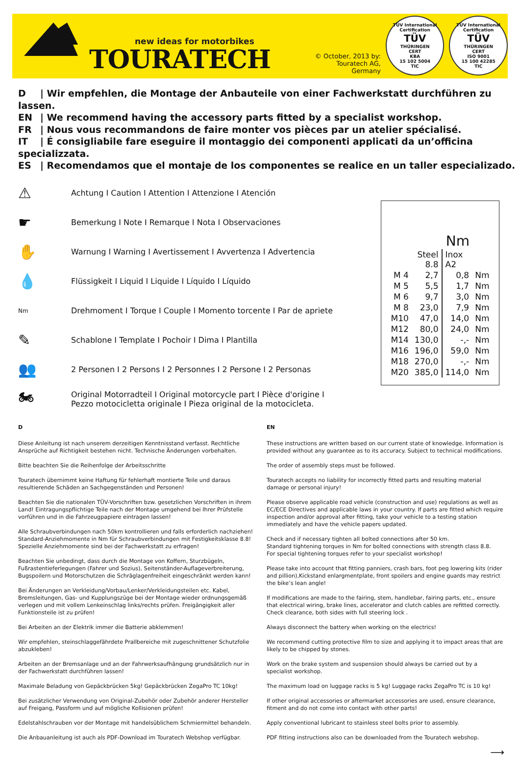new ideas for motorbikes
TOURATECH
© October, 2013 by: Touratech AG, Germany
TÜV International Certification
TÜV
THÜRINGEN
CERT
KBA
15 102 5004
TIC
TÜV International Certification
TÜV
THÜRINGEN
CERT
ISO 9001
15 100 42285
TIC
D | Wir empfehlen, die Montage der Anbauteile von einer Fachwerkstatt durchführen zu lassen.
EN | We recommend having the accessory parts fitted by a specialist workshop.
FR | Nous vous recommandons de faire monter vos pièces par un atelier spécialisé.
IT | É consigliabile fare eseguire il montaggio dei componenti applicati da un’officina specializzata.
ES | Recomendamos que el montaje de los componentes se realice en un taller especializado.
⚠ Achtung I Caution I Attention I Attenzione I Atención
☛ Bemerkung I Note I Remarque I Nota I Observaciones
✋ Warnung I Warning I Avertissement I Avvertenza I Advertencia
💧 Flüssigkeit I Liquid I Liquide I Líquido I Líquido
Nm Drehmoment I Torque I Couple I Momento torcente I Par de apriete
✎ Schablone I Template I Pochoir I Dima I Plantilla
👥 2 Personen I 2 Persons I 2 Personnes I 2 Persone I 2 Personas
🏍 Original Motorradteil I Original motorcycle part I Pièce d'origine I
Pezzo motocicletta originale I Pieza original de la motocicleta.
Nm
| | Steel 8.8 | Inox A2 | |
| --- | --- | --- | --- |
| M 4 | 2,7 | 0,8 | Nm |
| M 5 | 5,5 | 1,7 | Nm |
| M 6 | 9,7 | 3,0 | Nm |
| M 8 | 23,0 | 7,9 | Nm |
| M10 | 47,0 | 14,0 | Nm |
| M12 | 80,0 | 24,0 | Nm |
| M14 | 130,0 | -,- | Nm |
| M16 | 196,0 | 59,0 | Nm |
| M18 | 270,0 | -,- | Nm |
| M20 | 385,0 | 114,0 | Nm |
D
Diese Anleitung ist nach unserem derzeitigen Kenntnisstand verfasst. Rechtliche Ansprüche auf Richtigkeit bestehen nicht. Technische Änderungen vorbehalten.
Bitte beachten Sie die Reihenfolge der Arbeitsschritte
Touratech übernimmt keine Haftung für fehlerhaft montierte Teile und daraus resultierende Schäden an Sachgegenständen und Personen!
Beachten Sie die nationalen TÜV-Vorschriften bzw. gesetzlichen Vorschriften in ihrem Land! Eintragungspflichtige Teile nach der Montage umgehend bei Ihrer Prüfstelle vorführen und in die Fahrzeugpapiere eintragen lassen!
Alle Schraubverbindungen nach 50km kontrollieren und falls erforderlich nachziehen! Standard-Anziehmomente in Nm für Schraubverbindungen mit Festigkeitsklasse 8.8! Spezielle Anziehmomente sind bei der Fachwerkstatt zu erfragen!
Beachten Sie unbedingt, dass durch die Montage von Koffern, Sturzbügeln, Fußrastentieferlegungen (Fahrer und Sozius), Seitenständer-Auflageverbreiterung, Bugspoilern und Motorschutzen die Schräglagenfreiheit eingeschränkt werden kann!
Bei Änderungen an Verkleidung/Vorbau/Lenker/Verkleidungsteilen etc. Kabel, Bremsleitungen, Gas- und Kupplungszüge bei der Montage wieder ordnungsgemäß verlegen und mit vollem Lenkeinschlag links/rechts prüfen. Freigängigkeit aller Funktionsteile ist zu prüfen!
Bei Arbeiten an der Elektrik immer die Batterie abklemmen!
Wir empfehlen, steinschlaggefährdete Prallbereiche mit zugeschnittener Schutzfolie abzukleben!
Arbeiten an der Bremsanlage und an der Fahrwerksaufhängung grundsätzlich nur in der Fachwerkstatt durchführen lassen!
Maximale Beladung von Gepäckbrücken 5kg! Gepäckbrücken ZegaPro TC 10kg!
Bei zusätzlicher Verwendung von Original-Zubehör oder Zubehör anderer Hersteller auf Freigang, Passform und auf mögliche Kollisionen prüfen!
Edelstahlschrauben vor der Montage mit handelsüblichem Schmiermittel behandeln.
Die Anbauanleitung ist auch als PDF-Download im Touratech Webshop verfügbar.
EN
These instructions are written based on our current state of knowledge. Information is provided without any guarantee as to its accuracy. Subject to technical modifications.
The order of assembly steps must be followed.
Touratech accepts no liability for incorrectly fitted parts and resulting material damage or personal injury!
Please observe applicable road vehicle (construction and use) regulations as well as EC/ECE Directives and applicable laws in your country. If parts are fitted which require inspection and/or approval after fitting, take your vehicle to a testing station immediately and have the vehicle papers updated.
Check and if necessary tighten all bolted connections after 50 km.
Standard tightening torques in Nm for bolted connections with strength class 8.8.
For special tightening torques refer to your specialist workshop!
Please take into account that fitting panniers, crash bars, foot peg lowering kits (rider and pillion),Kickstand enlargmentplate, front spoilers and engine guards may restrict the bike’s lean angle!
If modifications are made to the fairing, stem, handlebar, fairing parts, etc., ensure that electrical wiring, brake lines, accelerator and clutch cables are refitted correctly. Check clearance, both sides with full steering lock .
Always disconnect the battery when working on the electrics!
We recommend cutting protective film to size and applying it to impact areas that are likely to be chipped by stones.
Work on the brake system and suspension should always be carried out by a specialist workshop.
The maximum load on luggage racks is 5 kg! Luggage racks ZegaPro TC is 10 kg!
If other original accessories or aftermarket accessories are used, ensure clearance, fitment and do not come into contact with other parts!
Apply conventional lubricant to stainless steel bolts prior to assembly.
PDF fitting instructions also can be downloaded from the Touratech webshop.
⟶